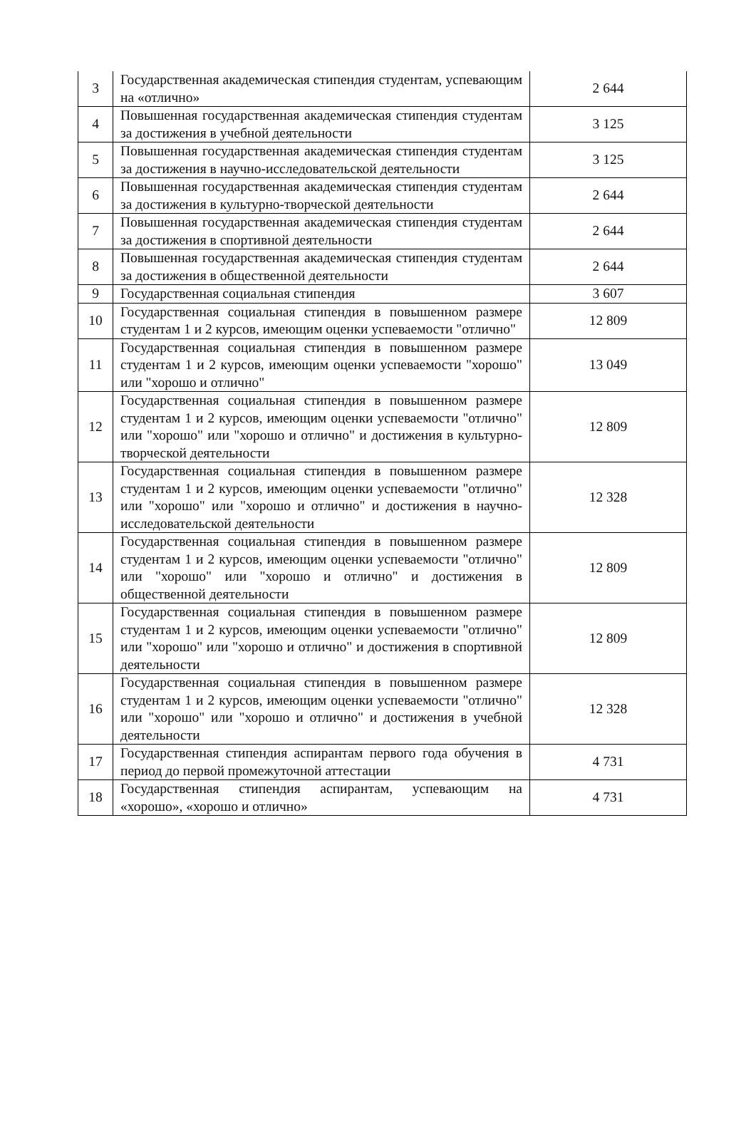| 3 | Государственная академическая стипендия студентам, успевающим на «отлично» | 2 644 |
| 4 | Повышенная государственная академическая стипендия студентам за достижения в учебной деятельности | 3 125 |
| 5 | Повышенная государственная академическая стипендия студентам за достижения в научно-исследовательской деятельности | 3 125 |
| 6 | Повышенная государственная академическая стипендия студентам за достижения в культурно-творческой деятельности | 2 644 |
| 7 | Повышенная государственная академическая стипендия студентам за достижения в спортивной деятельности | 2 644 |
| 8 | Повышенная государственная академическая стипендия студентам за достижения в общественной деятельности | 2 644 |
| 9 | Государственная социальная стипендия | 3 607 |
| 10 | Государственная социальная стипендия в повышенном размере студентам 1 и 2 курсов, имеющим оценки успеваемости "отлично" | 12 809 |
| 11 | Государственная социальная стипендия в повышенном размере студентам 1 и 2 курсов, имеющим оценки успеваемости "хорошо" или "хорошо и отлично" | 13 049 |
| 12 | Государственная социальная стипендия в повышенном размере студентам 1 и 2 курсов, имеющим оценки успеваемости "отлично" или "хорошо" или "хорошо и отлично" и достижения в культурно-творческой деятельности | 12 809 |
| 13 | Государственная социальная стипендия в повышенном размере студентам 1 и 2 курсов, имеющим оценки успеваемости "отлично" или "хорошо" или "хорошо и отлично" и достижения в научно-исследовательской деятельности | 12 328 |
| 14 | Государственная социальная стипендия в повышенном размере студентам 1 и 2 курсов, имеющим оценки успеваемости "отлично" или "хорошо" или "хорошо и отлично" и достижения в общественной деятельности | 12 809 |
| 15 | Государственная социальная стипендия в повышенном размере студентам 1 и 2 курсов, имеющим оценки успеваемости "отлично" или "хорошо" или "хорошо и отлично" и достижения в спортивной деятельности | 12 809 |
| 16 | Государственная социальная стипендия в повышенном размере студентам 1 и 2 курсов, имеющим оценки успеваемости "отлично" или "хорошо" или "хорошо и отлично" и достижения в учебной деятельности | 12 328 |
| 17 | Государственная стипендия аспирантам первого года обучения в период до первой промежуточной аттестации | 4 731 |
| 18 | Государственная стипендия аспирантам, успевающим на «хорошо», «хорошо и отлично» | 4 731 |